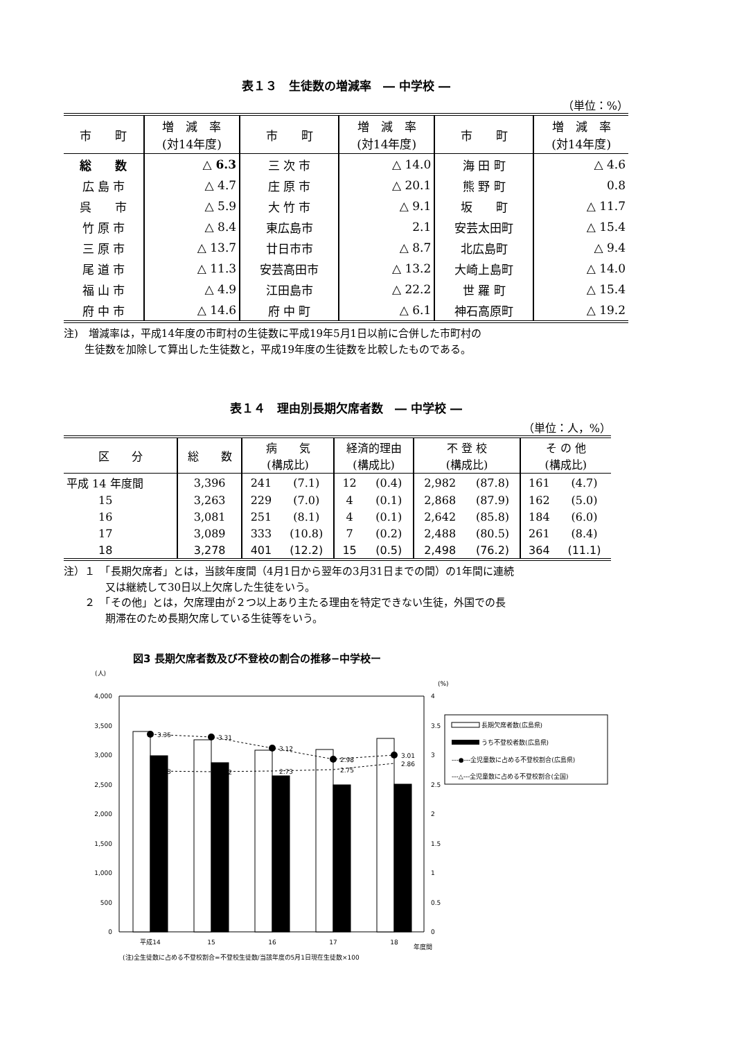表１３　生徒数の増減率　― 中学校 ―
（単位：%）
| 市 町 | 増 減 率 (対14年度) | 市 町 | 増 減 率 (対14年度) | 市 町 | 増 減 率 (対14年度) |
| --- | --- | --- | --- | --- | --- |
| 総 数 | △ 6.3 | 三 次 市 | △ 14.0 | 海 田 町 | △ 4.6 |
| 広 島 市 | △ 4.7 | 庄 原 市 | △ 20.1 | 熊 野 町 | 0.8 |
| 呉 市 | △ 5.9 | 大 竹 市 | △ 9.1 | 坂 町 | △ 11.7 |
| 竹 原 市 | △ 8.4 | 東広島市 | 2.1 | 安芸太田町 | △ 15.4 |
| 三 原 市 | △ 13.7 | 廿日市市 | △ 8.7 | 北広島町 | △ 9.4 |
| 尾 道 市 | △ 11.3 | 安芸高田市 | △ 13.2 | 大崎上島町 | △ 14.0 |
| 福 山 市 | △ 4.9 | 江田島市 | △ 22.2 | 世 羅 町 | △ 15.4 |
| 府 中 市 | △ 14.6 | 府 中 町 | △ 6.1 | 神石高原町 | △ 19.2 |
注)　増減率は，平成14年度の市町村の生徒数に平成19年5月1日以前に合併した市町村の
　　生徒数を加除して算出した生徒数と，平成19年度の生徒数を比較したものである。
表１４　理由別長期欠席者数　― 中学校 ―
（単位：人，%）
| 区 分 | 総 数 | 病 気 (構成比) | | 経済的理由 (構成比) | | 不 登 校 (構成比) | | そ の 他 (構成比) | |
| --- | --- | --- | --- | --- | --- | --- | --- | --- | --- |
| 平成 14 年度間 | 3,396 | 241 | (7.1) | 12 | (0.4) | 2,982 | (87.8) | 161 | (4.7) |
| 15 | 3,263 | 229 | (7.0) | 4 | (0.1) | 2,868 | (87.9) | 162 | (5.0) |
| 16 | 3,081 | 251 | (8.1) | 4 | (0.1) | 2,642 | (85.8) | 184 | (6.0) |
| 17 | 3,089 | 333 | (10.8) | 7 | (0.2) | 2,488 | (80.5) | 261 | (8.4) |
| 18 | 3,278 | 401 | (12.2) | 15 | (0.5) | 2,498 | (76.2) | 364 | (11.1) |
注）１　「長期欠席者」とは，当該年度間（4月1日から翌年の3月31日までの間）の1年間に連続
　　　　又は継続して30日以上欠席した生徒をいう。
　　２　「その他」とは，欠席理由が２つ以上あり主たる理由を特定できない生徒，外国での長
　　　　期滞在のため長期欠席している生徒等をいう。
図3 長期欠席者数及び不登校の割合の推移−中学校ー
(人)
(%)
4,000
3,500
3,000
2,500
2,000
1,500
1,000
500
0
4
3.5
3
2.5
2
1.5
1
0.5
0
3.35
3.31
3.12
2.98
3.01
2.73
2.72
2.73
2.75
2.86
平成14
15
16
17
18
年度間
(注)全生徒数に占める不登校割合=不登校生徒数/当該年度の5月1日現在生徒数×100
長期欠席者数(広島県)
うち不登校者数(広島県)
‐‐‐●‐‐‐全児童数に占める不登校割合(広島県)
‐‐‐△‐‐‐全児童数に占める不登校割合(全国)